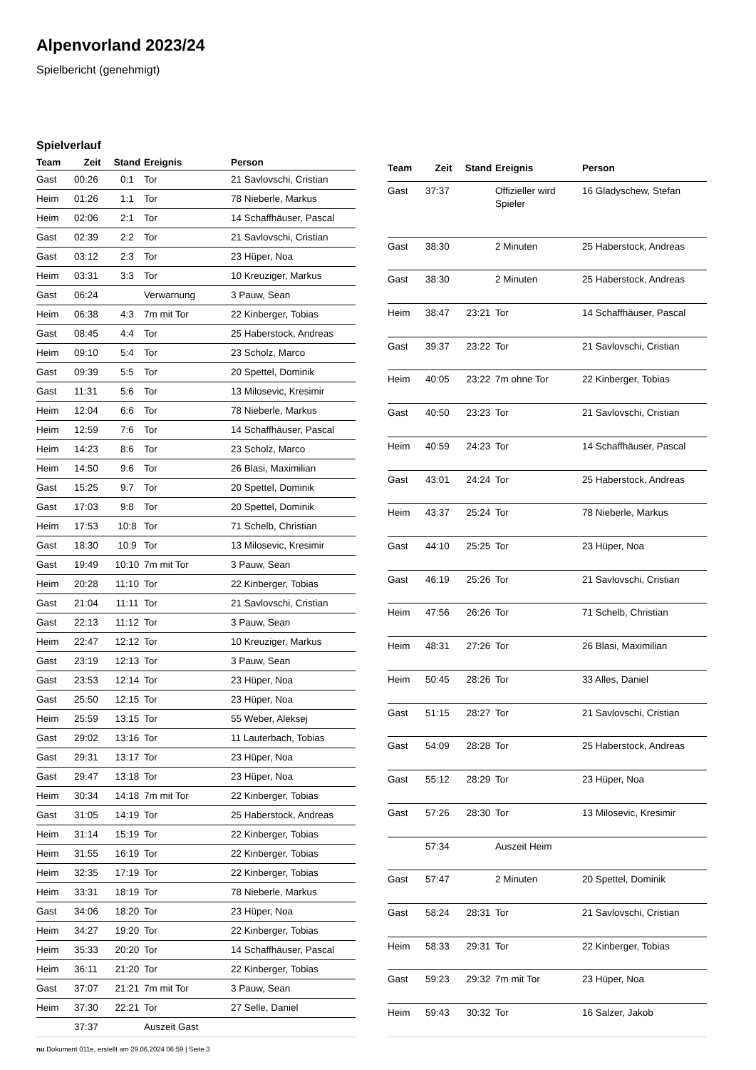Alpenvorland 2023/24
Spielbericht (genehmigt)
Spielverlauf
| Team | Zeit | Stand | Ereignis | Person |
| --- | --- | --- | --- | --- |
| Gast | 00:26 | 0:1 | Tor | 21 Savlovschi, Cristian |
| Heim | 01:26 | 1:1 | Tor | 78 Nieberle, Markus |
| Heim | 02:06 | 2:1 | Tor | 14 Schaffhäuser, Pascal |
| Gast | 02:39 | 2:2 | Tor | 21 Savlovschi, Cristian |
| Gast | 03:12 | 2:3 | Tor | 23 Hüper, Noa |
| Heim | 03:31 | 3:3 | Tor | 10 Kreuziger, Markus |
| Gast | 06:24 | | Verwarnung | 3 Pauw, Sean |
| Heim | 06:38 | 4:3 | 7m mit Tor | 22 Kinberger, Tobias |
| Gast | 08:45 | 4:4 | Tor | 25 Haberstock, Andreas |
| Heim | 09:10 | 5:4 | Tor | 23 Scholz, Marco |
| Gast | 09:39 | 5:5 | Tor | 20 Spettel, Dominik |
| Gast | 11:31 | 5:6 | Tor | 13 Milosevic, Kresimir |
| Heim | 12:04 | 6:6 | Tor | 78 Nieberle, Markus |
| Heim | 12:59 | 7:6 | Tor | 14 Schaffhäuser, Pascal |
| Heim | 14:23 | 8:6 | Tor | 23 Scholz, Marco |
| Heim | 14:50 | 9:6 | Tor | 26 Blasi, Maximilian |
| Gast | 15:25 | 9:7 | Tor | 20 Spettel, Dominik |
| Gast | 17:03 | 9:8 | Tor | 20 Spettel, Dominik |
| Heim | 17:53 | 10:8 | Tor | 71 Schelb, Christian |
| Gast | 18:30 | 10:9 | Tor | 13 Milosevic, Kresimir |
| Gast | 19:49 | 10:10 | 7m mit Tor | 3 Pauw, Sean |
| Heim | 20:28 | 11:10 | Tor | 22 Kinberger, Tobias |
| Gast | 21:04 | 11:11 | Tor | 21 Savlovschi, Cristian |
| Gast | 22:13 | 11:12 | Tor | 3 Pauw, Sean |
| Heim | 22:47 | 12:12 | Tor | 10 Kreuziger, Markus |
| Gast | 23:19 | 12:13 | Tor | 3 Pauw, Sean |
| Gast | 23:53 | 12:14 | Tor | 23 Hüper, Noa |
| Gast | 25:50 | 12:15 | Tor | 23 Hüper, Noa |
| Heim | 25:59 | 13:15 | Tor | 55 Weber, Aleksej |
| Gast | 29:02 | 13:16 | Tor | 11 Lauterbach, Tobias |
| Gast | 29:31 | 13:17 | Tor | 23 Hüper, Noa |
| Gast | 29:47 | 13:18 | Tor | 23 Hüper, Noa |
| Heim | 30:34 | 14:18 | 7m mit Tor | 22 Kinberger, Tobias |
| Gast | 31:05 | 14:19 | Tor | 25 Haberstock, Andreas |
| Heim | 31:14 | 15:19 | Tor | 22 Kinberger, Tobias |
| Heim | 31:55 | 16:19 | Tor | 22 Kinberger, Tobias |
| Heim | 32:35 | 17:19 | Tor | 22 Kinberger, Tobias |
| Heim | 33:31 | 18:19 | Tor | 78 Nieberle, Markus |
| Gast | 34:06 | 18:20 | Tor | 23 Hüper, Noa |
| Heim | 34:27 | 19:20 | Tor | 22 Kinberger, Tobias |
| Heim | 35:33 | 20:20 | Tor | 14 Schaffhäuser, Pascal |
| Heim | 36:11 | 21:20 | Tor | 22 Kinberger, Tobias |
| Gast | 37:07 | 21:21 | 7m mit Tor | 3 Pauw, Sean |
| Heim | 37:30 | 22:21 | Tor | 27 Selle, Daniel |
| | 37:37 | | Auszeit Gast | |
| Team | Zeit | Stand | Ereignis | Person |
| --- | --- | --- | --- | --- |
| Gast | 37:37 | | Offizieller wird Spieler | 16 Gladyschew, Stefan |
| Gast | 38:30 | | 2 Minuten | 25 Haberstock, Andreas |
| Gast | 38:30 | | 2 Minuten | 25 Haberstock, Andreas |
| Heim | 38:47 | 23:21 | Tor | 14 Schaffhäuser, Pascal |
| Gast | 39:37 | 23:22 | Tor | 21 Savlovschi, Cristian |
| Heim | 40:05 | 23:22 | 7m ohne Tor | 22 Kinberger, Tobias |
| Gast | 40:50 | 23:23 | Tor | 21 Savlovschi, Cristian |
| Heim | 40:59 | 24:23 | Tor | 14 Schaffhäuser, Pascal |
| Gast | 43:01 | 24:24 | Tor | 25 Haberstock, Andreas |
| Heim | 43:37 | 25:24 | Tor | 78 Nieberle, Markus |
| Gast | 44:10 | 25:25 | Tor | 23 Hüper, Noa |
| Gast | 46:19 | 25:26 | Tor | 21 Savlovschi, Cristian |
| Heim | 47:56 | 26:26 | Tor | 71 Schelb, Christian |
| Heim | 48:31 | 27:26 | Tor | 26 Blasi, Maximilian |
| Heim | 50:45 | 28:26 | Tor | 33 Alles, Daniel |
| Gast | 51:15 | 28:27 | Tor | 21 Savlovschi, Cristian |
| Gast | 54:09 | 28:28 | Tor | 25 Haberstock, Andreas |
| Gast | 55:12 | 28:29 | Tor | 23 Hüper, Noa |
| Gast | 57:26 | 28:30 | Tor | 13 Milosevic, Kresimir |
| | 57:34 | | Auszeit Heim | |
| Gast | 57:47 | | 2 Minuten | 20 Spettel, Dominik |
| Gast | 58:24 | 28:31 | Tor | 21 Savlovschi, Cristian |
| Heim | 58:33 | 29:31 | Tor | 22 Kinberger, Tobias |
| Gast | 59:23 | 29:32 | 7m mit Tor | 23 Hüper, Noa |
| Heim | 59:43 | 30:32 | Tor | 16 Salzer, Jakob |
nu.Dokument 011e, erstellt am 29.06.2024 06:59 | Seite 3